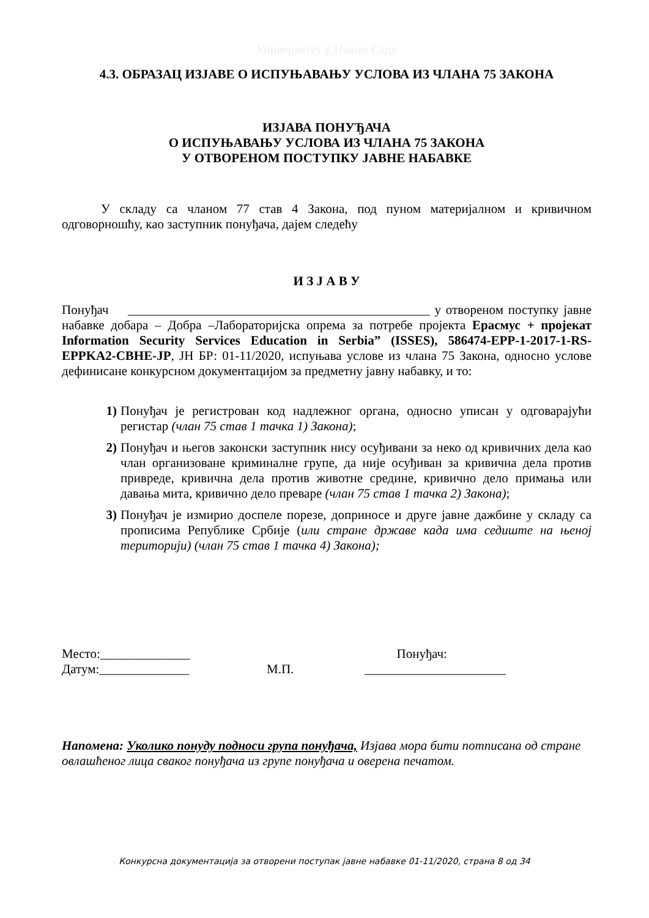Универзитет у Новом Саду
4.3. ОБРАЗАЦ ИЗЈАВЕ О ИСПУЊАВАЊУ УСЛОВА ИЗ ЧЛАНА 75 ЗАКОНА
ИЗЈАВА ПОНУЂАЧА
О ИСПУЊАВАЊУ УСЛОВА ИЗ ЧЛАНА 75 ЗАКОНА
У ОТВОРЕНОМ ПОСТУПКУ ЈАВНЕ НАБАВКЕ
У складу са чланом 77 став 4 Закона, под пуном материјалном и кривичном одговорношћу, као заступник понуђача, дајем следећу
И З Ј А В У
Понуђач _______________________________________________ у отвореном поступку јавне набавке добара – Добра –Лабораторијска опрема за потребе пројекта Ерасмус + пројекат Information Security Services Education in Serbia” (ISSES), 586474-EPP-1-2017-1-RS-EPPKA2-CBHE-JP, ЈН БР: 01-11/2020, испуњава услове из члана 75 Закона, односно услове дефинисане конкурсном документацијом за предметну јавну набавку, и то:
1) Понуђач је регистрован код надлежног органа, односно уписан у одговарајући регистар (члан 75 став 1 тачка 1) Закона);
2) Понуђач и његов законски заступник нису осуђивани за неко од кривичних дела као члан организоване криминалне групе, да није осуђиван за кривична дела против привреде, кривична дела против животне средине, кривично дело примања или давања мита, кривично дело преваре (члан 75 став 1 тачка 2) Закона);
3) Понуђач је измирио доспеле порезе, доприносе и друге јавне дажбине у складу са прописима Републике Србије (или стране државе када има седиште на њеној територији) (члан 75 став 1 тачка 4) Закона);
Место:______________
Датум:______________
М.П. Понуђач:
______________________
Напомена: Уколико понуду подноси група понуђача, Изјава мора бити потписана од стране овлашћеног лица сваког понуђача из групе понуђача и оверена печатом.
Конкурсна документација за отворени поступак јавне набавке 01-11/2020, страна 8 од 34